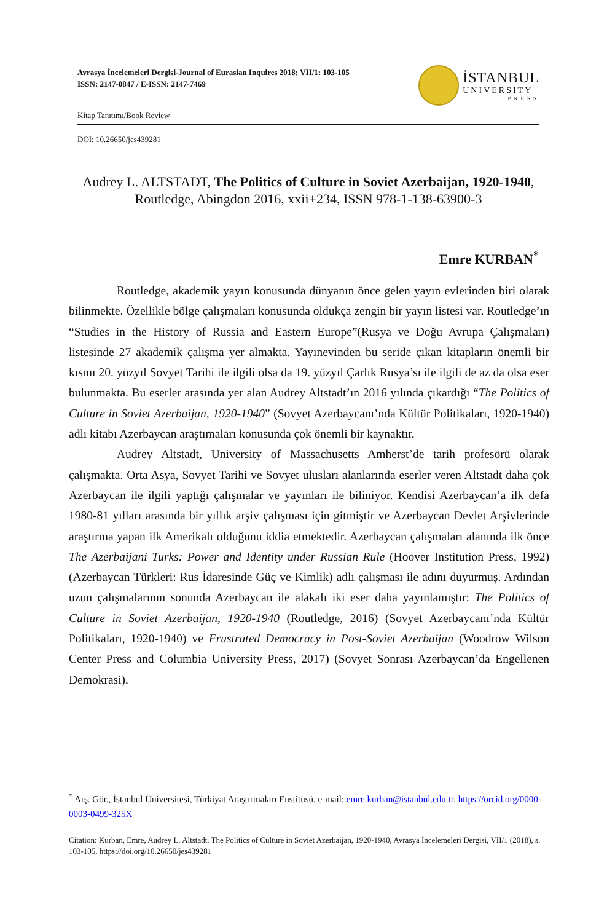Avrasya İncelemeleri Dergisi-Journal of Eurasian Inquires 2018; VII/1: 103-105
ISSN: 2147-0847 / E-ISSN: 2147-7469
İSTANBUL
UNIVERSITY
PRESS
Kitap Tanıtımı/Book Review
DOI: 10.26650/jes439281
Audrey L. ALTSTADT, The Politics of Culture in Soviet Azerbaijan, 1920-1940, Routledge, Abingdon 2016, xxii+234, ISSN 978-1-138-63900-3
Emre KURBAN<sup>*</sup>
Routledge, akademik yayın konusunda dünyanın önce gelen yayın evlerinden biri olarak bilinmekte. Özellikle bölge çalışmaları konusunda oldukça zengin bir yayın listesi var. Routledge’ın “Studies in the History of Russia and Eastern Europe”(Rusya ve Doğu Avrupa Çalışmaları) listesinde 27 akademik çalışma yer almakta. Yayınevinden bu seride çıkan kitapların önemli bir kısmı 20. yüzyıl Sovyet Tarihi ile ilgili olsa da 19. yüzyıl Çarlık Rusya’sı ile ilgili de az da olsa eser bulunmakta. Bu eserler arasında yer alan Audrey Altstadt’ın 2016 yılında çıkardığı “The Politics of Culture in Soviet Azerbaijan, 1920-1940” (Sovyet Azerbaycanı’nda Kültür Politikaları, 1920-1940) adlı kitabı Azerbaycan araştımaları konusunda çok önemli bir kaynaktır.
Audrey Altstadt, University of Massachusetts Amherst’de tarih profesörü olarak çalışmakta. Orta Asya, Sovyet Tarihi ve Sovyet ulusları alanlarında eserler veren Altstadt daha çok Azerbaycan ile ilgili yaptığı çalışmalar ve yayınları ile biliniyor. Kendisi Azerbaycan’a ilk defa 1980-81 yılları arasında bir yıllık arşiv çalışması için gitmiştir ve Azerbaycan Devlet Arşivlerinde araştırma yapan ilk Amerikalı olduğunu iddia etmektedir. Azerbaycan çalışmaları alanında ilk önce The Azerbaijani Turks: Power and Identity under Russian Rule (Hoover Institution Press, 1992) (Azerbaycan Türkleri: Rus İdaresinde Güç ve Kimlik) adlı çalışması ile adını duyurmuş. Ardından uzun çalışmalarının sonunda Azerbaycan ile alakalı iki eser daha yayınlamıştır: The Politics of Culture in Soviet Azerbaijan, 1920-1940 (Routledge, 2016) (Sovyet Azerbaycanı’nda Kültür Politikaları, 1920-1940) ve Frustrated Democracy in Post-Soviet Azerbaijan (Woodrow Wilson Center Press and Columbia University Press, 2017) (Sovyet Sonrası Azerbaycan’da Engellenen Demokrasi).
<sup>*</sup> Arş. Gör., İstanbul Üniversitesi, Türkiyat Araştırmaları Enstitüsü, e-mail: emre.kurban@istanbul.edu.tr, https://orcid.org/0000-0003-0499-325X
Citation: Kurban, Emre, Audrey L. Altstadt, The Politics of Culture in Soviet Azerbaijan, 1920-1940, Avrasya İncelemeleri Dergisi, VII/1 (2018), s. 103-105. https://doi.org/10.26650/jes439281